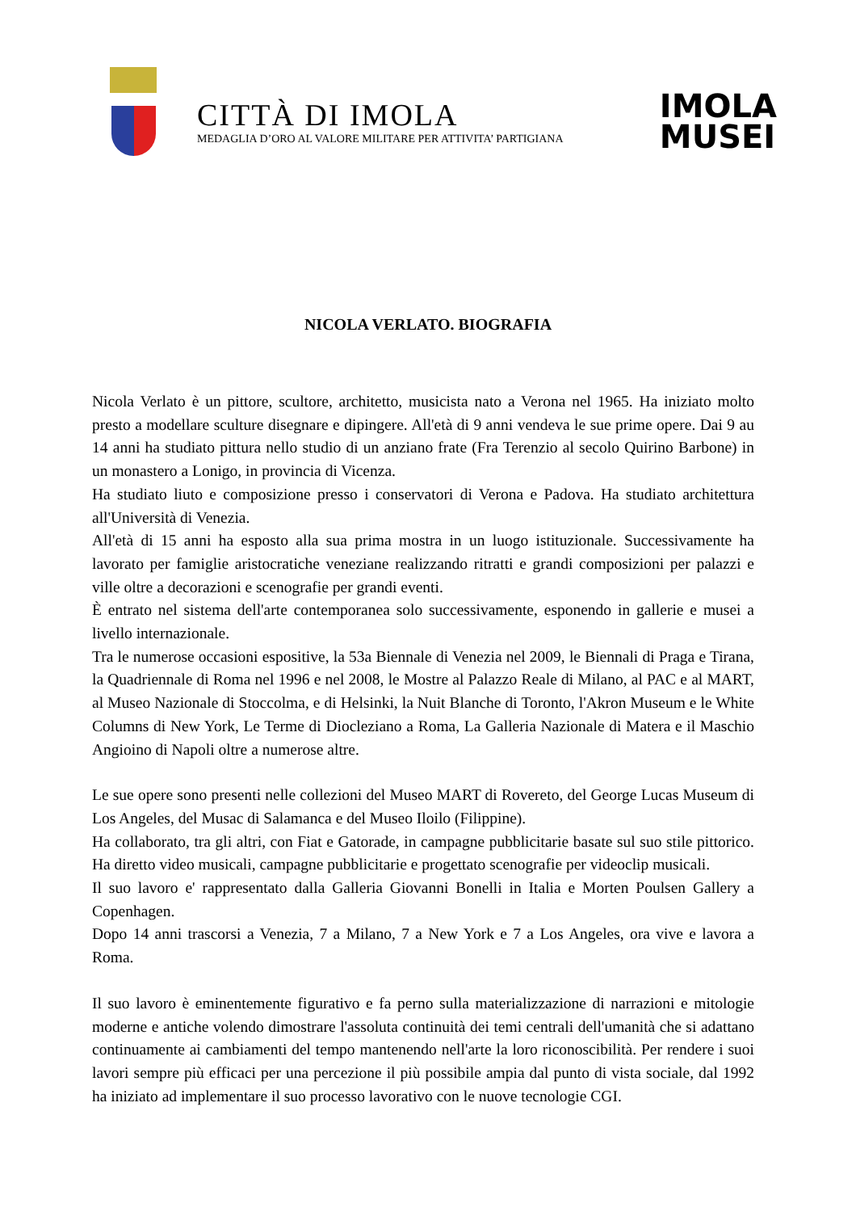CITTÀ DI IMOLA
MEDAGLIA D’ORO AL VALORE MILITARE PER ATTIVITA’ PARTIGIANA
IMOLA
MUSEI
NICOLA VERLATO. BIOGRAFIA
Nicola Verlato è un pittore, scultore, architetto, musicista nato a Verona nel 1965. Ha iniziato molto presto a modellare sculture disegnare e dipingere. All'età di 9 anni vendeva le sue prime opere. Dai 9 au 14 anni ha studiato pittura nello studio di un anziano frate (Fra Terenzio al secolo Quirino Barbone) in un monastero a Lonigo, in provincia di Vicenza.
Ha studiato liuto e composizione presso i conservatori di Verona e Padova. Ha studiato architettura all'Università di Venezia.
All'età di 15 anni ha esposto alla sua prima mostra in un luogo istituzionale. Successivamente ha lavorato per famiglie aristocratiche veneziane realizzando ritratti e grandi composizioni per palazzi e ville oltre a decorazioni e scenografie per grandi eventi.
È entrato nel sistema dell'arte contemporanea solo successivamente, esponendo in gallerie e musei a livello internazionale.
Tra le numerose occasioni espositive, la 53a Biennale di Venezia nel 2009, le Biennali di Praga e Tirana, la Quadriennale di Roma nel 1996 e nel 2008, le Mostre al Palazzo Reale di Milano, al PAC e al MART, al Museo Nazionale di Stoccolma, e di Helsinki, la Nuit Blanche di Toronto, l'Akron Museum e le White Columns di New York, Le Terme di Diocleziano a Roma, La Galleria Nazionale di Matera e il Maschio Angioino di Napoli oltre a numerose altre.
Le sue opere sono presenti nelle collezioni del Museo MART di Rovereto, del George Lucas Museum di Los Angeles, del Musac di Salamanca e del Museo Iloilo (Filippine).
Ha collaborato, tra gli altri, con Fiat e Gatorade, in campagne pubblicitarie basate sul suo stile pittorico. Ha diretto video musicali, campagne pubblicitarie e progettato scenografie per videoclip musicali.
Il suo lavoro e' rappresentato dalla Galleria Giovanni Bonelli in Italia e Morten Poulsen Gallery a Copenhagen.
Dopo 14 anni trascorsi a Venezia, 7 a Milano, 7 a New York e 7 a Los Angeles, ora vive e lavora a Roma.
Il suo lavoro è eminentemente figurativo e fa perno sulla materializzazione di narrazioni e mitologie moderne e antiche volendo dimostrare l'assoluta continuità dei temi centrali dell'umanità che si adattano continuamente ai cambiamenti del tempo mantenendo nell'arte la loro riconoscibilità. Per rendere i suoi lavori sempre più efficaci per una percezione il più possibile ampia dal punto di vista sociale, dal 1992 ha iniziato ad implementare il suo processo lavorativo con le nuove tecnologie CGI.